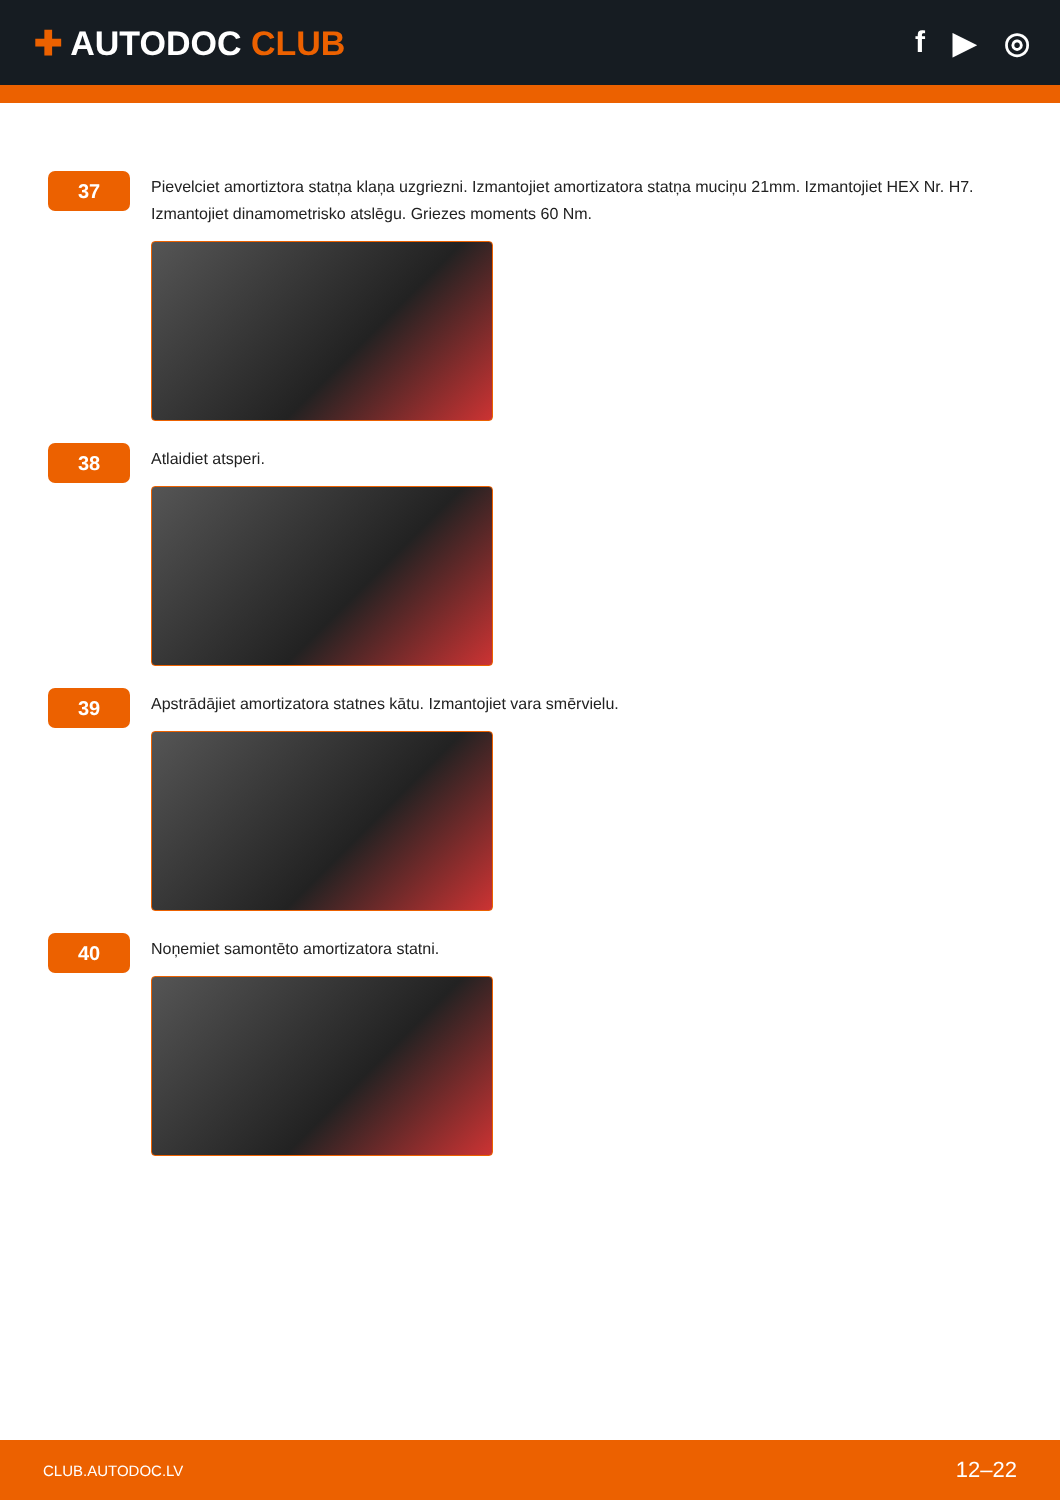✚ AUTODOC CLUB f ▶ ◎
37
Pievelciet amortiztora statņa klaņa uzgriezni. Izmantojiet amortizatora statņa muciņu 21mm. Izmantojiet HEX Nr. H7. Izmantojiet dinamometrisko atslēgu. Griezes moments 60 Nm.
38
Atlaidiet atsperi.
39
Apstrādājiet amortizatora statnes kātu. Izmantojiet vara smērvielu.
40
Noņemiet samontēto amortizatora statni.
CLUB.AUTODOC.LV 12–22